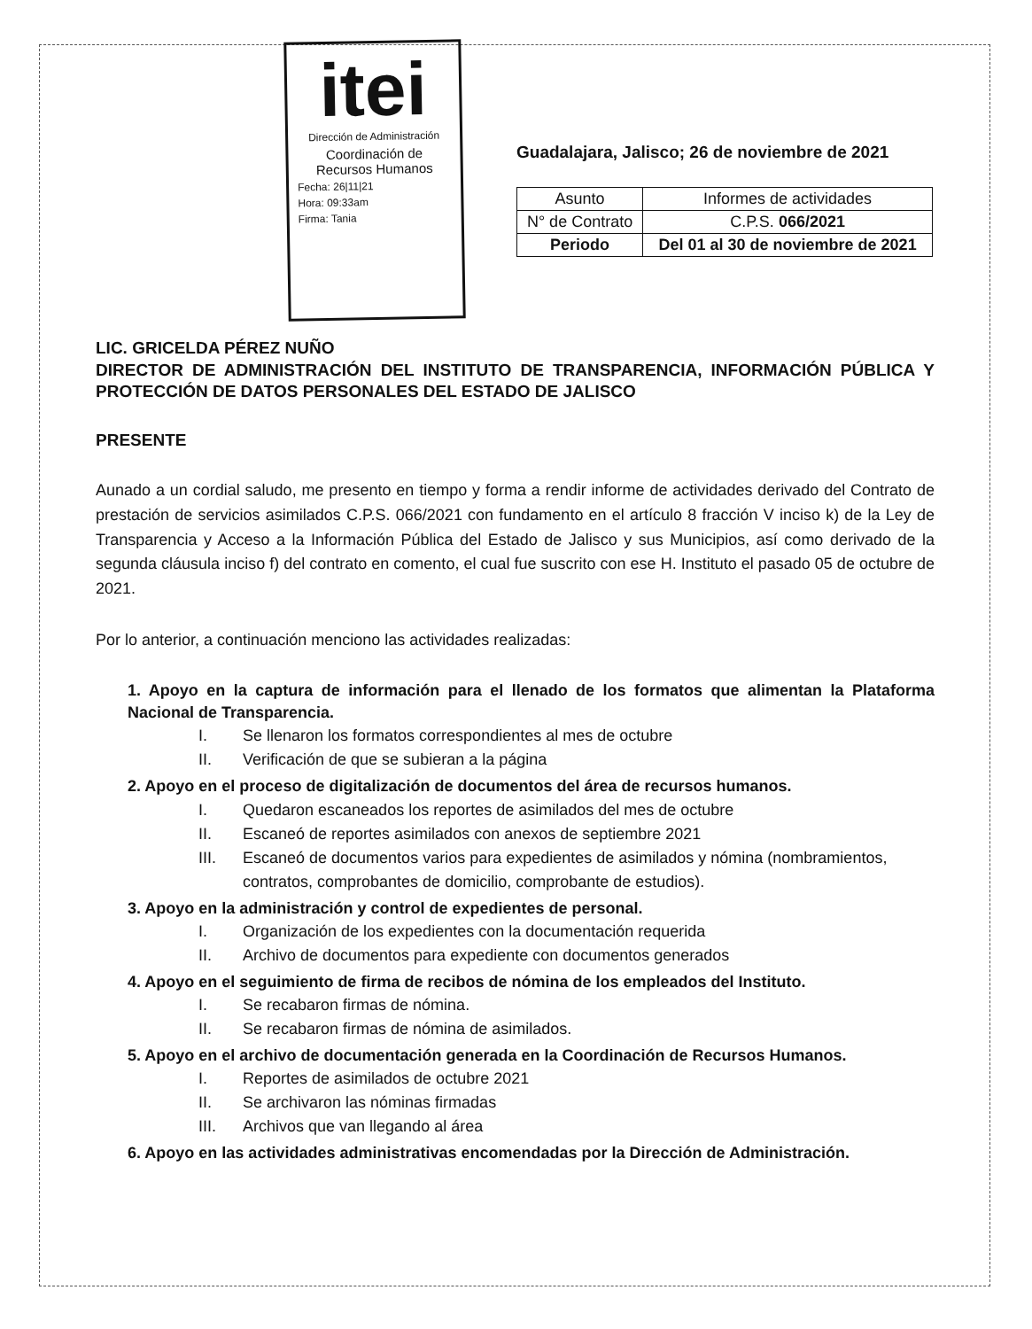itei
Dirección de Administración
Coordinación de Recursos Humanos
Fecha: 26|11|21
Hora: 09:33am
Firma: Tania
Guadalajara, Jalisco; 26 de noviembre de 2021
| Asunto | Informes de actividades |
| N° de Contrato | C.P.S. 066/2021 |
| Periodo | Del 01 al 30 de noviembre de 2021 |
LIC. GRICELDA PÉREZ NUÑO
DIRECTOR DE ADMINISTRACIÓN DEL INSTITUTO DE TRANSPARENCIA, INFORMACIÓN PÚBLICA Y PROTECCIÓN DE DATOS PERSONALES DEL ESTADO DE JALISCO
PRESENTE
Aunado a un cordial saludo, me presento en tiempo y forma a rendir informe de actividades derivado del Contrato de prestación de servicios asimilados C.P.S. 066/2021 con fundamento en el artículo 8 fracción V inciso k) de la Ley de Transparencia y Acceso a la Información Pública del Estado de Jalisco y sus Municipios, así como derivado de la segunda cláusula inciso f) del contrato en comento, el cual fue suscrito con ese H. Instituto el pasado 05 de octubre de 2021.
Por lo anterior, a continuación menciono las actividades realizadas:
1. Apoyo en la captura de información para el llenado de los formatos que alimentan la Plataforma Nacional de Transparencia.
I. Se llenaron los formatos correspondientes al mes de octubre
II. Verificación de que se subieran a la página
2. Apoyo en el proceso de digitalización de documentos del área de recursos humanos.
I. Quedaron escaneados los reportes de asimilados del mes de octubre
II. Escaneó de reportes asimilados con anexos de septiembre 2021
III. Escaneó de documentos varios para expedientes de asimilados y nómina (nombramientos, contratos, comprobantes de domicilio, comprobante de estudios).
3. Apoyo en la administración y control de expedientes de personal.
I. Organización de los expedientes con la documentación requerida
II. Archivo de documentos para expediente con documentos generados
4. Apoyo en el seguimiento de firma de recibos de nómina de los empleados del Instituto.
I. Se recabaron firmas de nómina.
II. Se recabaron firmas de nómina de asimilados.
5. Apoyo en el archivo de documentación generada en la Coordinación de Recursos Humanos.
I. Reportes de asimilados de octubre 2021
II. Se archivaron las nóminas firmadas
III. Archivos que van llegando al área
6. Apoyo en las actividades administrativas encomendadas por la Dirección de Administración.